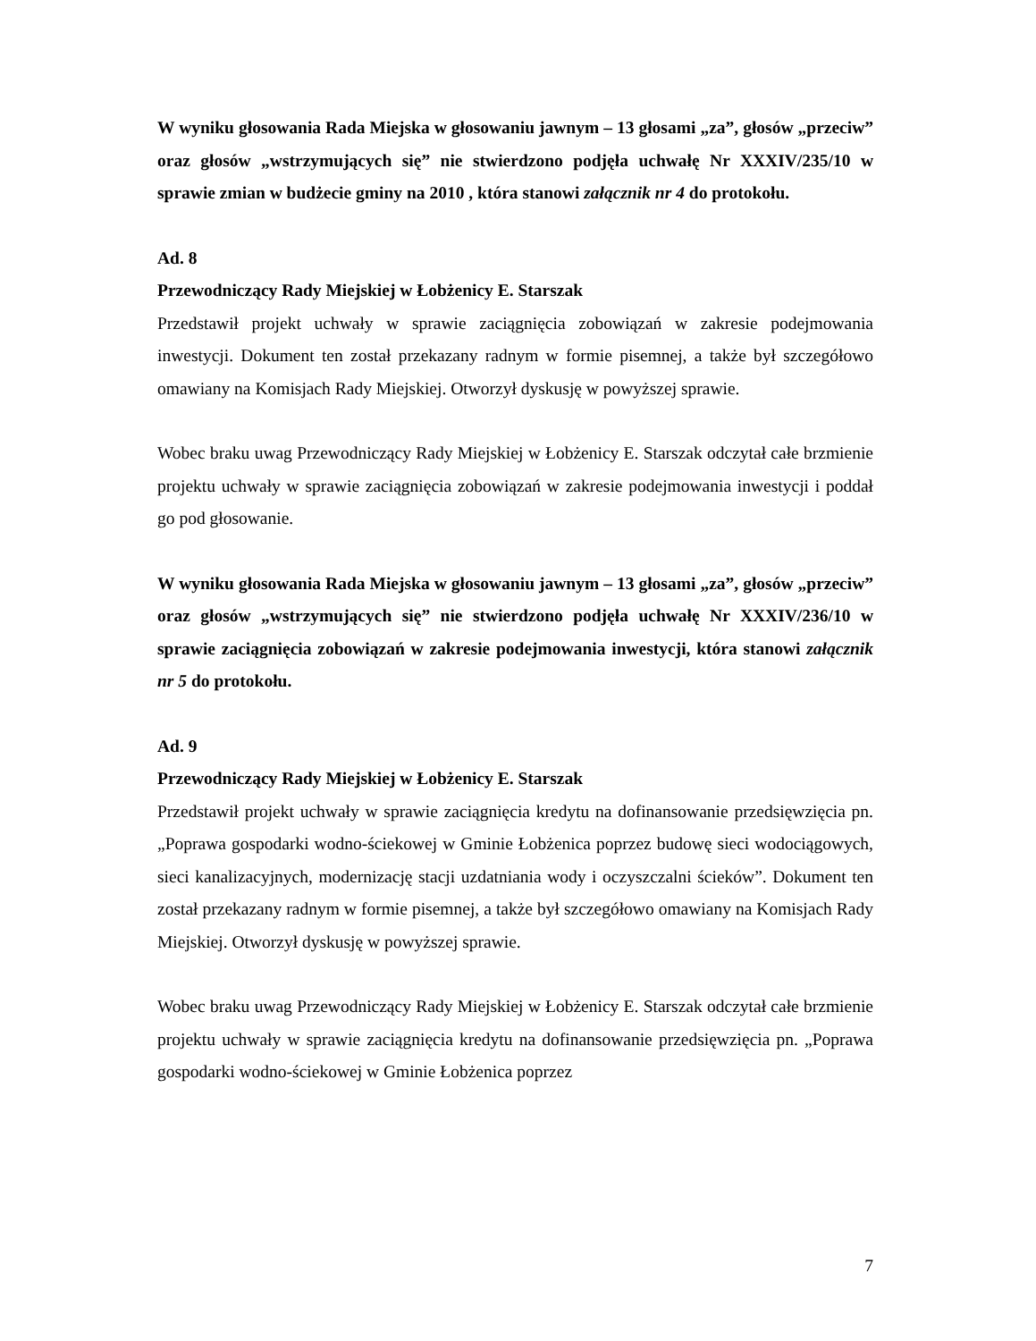W wyniku głosowania Rada Miejska w głosowaniu jawnym – 13 głosami „za”, głosów „przeciw” oraz głosów „wstrzymujących się” nie stwierdzono podjęła uchwałę Nr XXXIV/235/10 w sprawie zmian w budżecie gminy na 2010 , która stanowi załącznik nr 4 do protokołu.
Ad. 8
Przewodniczący Rady Miejskiej w Łobżenicy E. Starszak
Przedstawił projekt uchwały w sprawie zaciągnięcia zobowiązań w zakresie podejmowania inwestycji. Dokument ten został przekazany radnym w formie pisemnej, a także był szczegółowo omawiany na Komisjach Rady Miejskiej. Otworzył dyskusję w powyższej sprawie.
Wobec braku uwag Przewodniczący Rady Miejskiej w Łobżenicy E. Starszak odczytał całe brzmienie projektu uchwały w sprawie zaciągnięcia zobowiązań w zakresie podejmowania inwestycji i poddał go pod głosowanie.
W wyniku głosowania Rada Miejska w głosowaniu jawnym – 13 głosami „za”, głosów „przeciw” oraz głosów „wstrzymujących się” nie stwierdzono podjęła uchwałę Nr XXXIV/236/10 w sprawie zaciągnięcia zobowiązań w zakresie podejmowania inwestycji, która stanowi załącznik nr 5 do protokołu.
Ad. 9
Przewodniczący Rady Miejskiej w Łobżenicy E. Starszak
Przedstawił projekt uchwały w sprawie zaciągnięcia kredytu na dofinansowanie przedsięwzięcia pn. „Poprawa gospodarki wodno-ściekowej w Gminie Łobżenica poprzez budowę sieci wodociągowych, sieci kanalizacyjnych, modernizację stacji uzdatniania wody i oczyszczalni ścieków”. Dokument ten został przekazany radnym w formie pisemnej, a także był szczegółowo omawiany na Komisjach Rady Miejskiej. Otworzył dyskusję w powyższej sprawie.
Wobec braku uwag Przewodniczący Rady Miejskiej w Łobżenicy E. Starszak odczytał całe brzmienie projektu uchwały w sprawie zaciągnięcia kredytu na dofinansowanie przedsięwzięcia pn. „Poprawa gospodarki wodno-ściekowej w Gminie Łobżenica poprzez
7